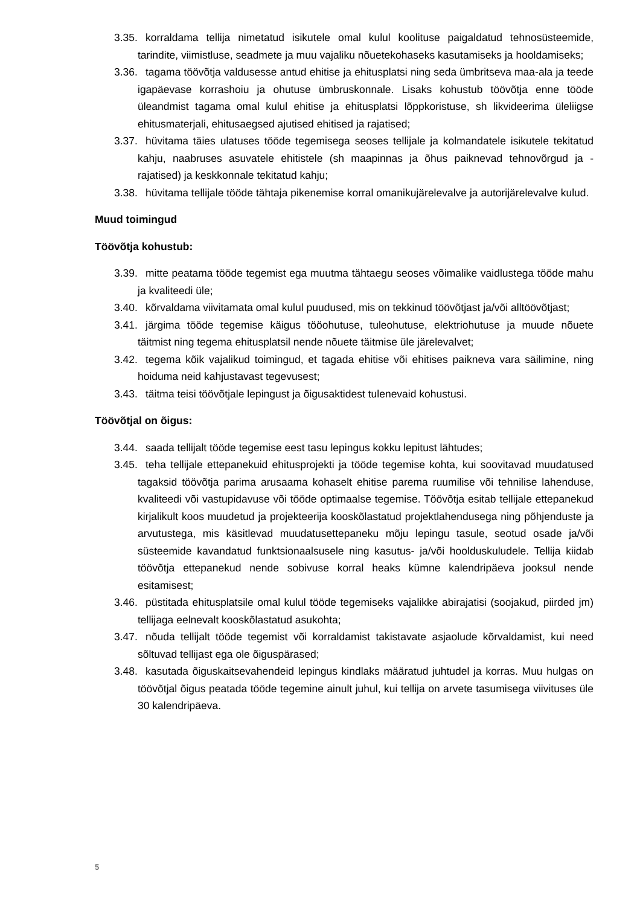3.35. korraldama tellija nimetatud isikutele omal kulul koolituse paigaldatud tehnosüsteemide, tarindite, viimistluse, seadmete ja muu vajaliku nõuetekohaseks kasutamiseks ja hooldamiseks;
3.36. tagama töövõtja valdusesse antud ehitise ja ehitusplatsi ning seda ümbritseva maa-ala ja teede igapäevase korrashoiu ja ohutuse ümbruskonnale. Lisaks kohustub töövõtja enne tööde üleandmist tagama omal kulul ehitise ja ehitusplatsi lõppkoristuse, sh likvideerima üleliigse ehitusmaterjali, ehitusaegsed ajutised ehitised ja rajatised;
3.37. hüvitama täies ulatuses tööde tegemisega seoses tellijale ja kolmandatele isikutele tekitatud kahju, naabruses asuvatele ehitistele (sh maapinnas ja õhus paiknevad tehnovõrgud ja -rajatised) ja keskkonnale tekitatud kahju;
3.38. hüvitama tellijale tööde tähtaja pikenemise korral omanikujärelevalve ja autorijärelevalve kulud.
Muud toimingud
Töövõtja kohustub:
3.39. mitte peatama tööde tegemist ega muutma tähtaegu seoses võimalike vaidlustega tööde mahu ja kvaliteedi üle;
3.40. kõrvaldama viivitamata omal kulul puudused, mis on tekkinud töövõtjast ja/või alltöövõtjast;
3.41. järgima tööde tegemise käigus tööohutuse, tuleohutuse, elektriohutuse ja muude nõuete täitmist ning tegema ehitusplatsil nende nõuete täitmise üle järelevalvet;
3.42. tegema kõik vajalikud toimingud, et tagada ehitise või ehitises paikneva vara säilimine, ning hoiduma neid kahjustavast tegevusest;
3.43. täitma teisi töövõtjale lepingust ja õigusaktidest tulenevaid kohustusi.
Töövõtjal on õigus:
3.44. saada tellijalt tööde tegemise eest tasu lepingus kokku lepitust lähtudes;
3.45. teha tellijale ettepanekuid ehitusprojekti ja tööde tegemise kohta, kui soovitavad muudatused tagaksid töövõtja parima arusaama kohaselt ehitise parema ruumilise või tehnilise lahenduse, kvaliteedi või vastupidavuse või tööde optimaalse tegemise. Töövõtja esitab tellijale ettepanekud kirjalikult koos muudetud ja projekteerija kooskõlastatud projektlahendusega ning põhjenduste ja arvutustega, mis käsitlevad muudatusettepaneku mõju lepingu tasule, seotud osade ja/või süsteemide kavandatud funktsionaalsusele ning kasutus- ja/või hoolduskuludele. Tellija kiidab töövõtja ettepanekud nende sobivuse korral heaks kümne kalendripäeva jooksul nende esitamisest;
3.46. püstitada ehitusplatsile omal kulul tööde tegemiseks vajalikke abirajatisi (soojakud, piirded jm) tellijaga eelnevalt kooskõlastatud asukohta;
3.47. nõuda tellijalt tööde tegemist või korraldamist takistavate asjaolude kõrvaldamist, kui need sõltuvad tellijast ega ole õiguspärased;
3.48. kasutada õiguskaitsevahendeid lepingus kindlaks määratud juhtudel ja korras. Muu hulgas on töövõtjal õigus peatada tööde tegemine ainult juhul, kui tellija on arvete tasumisega viivituses üle 30 kalendripäeva.
5